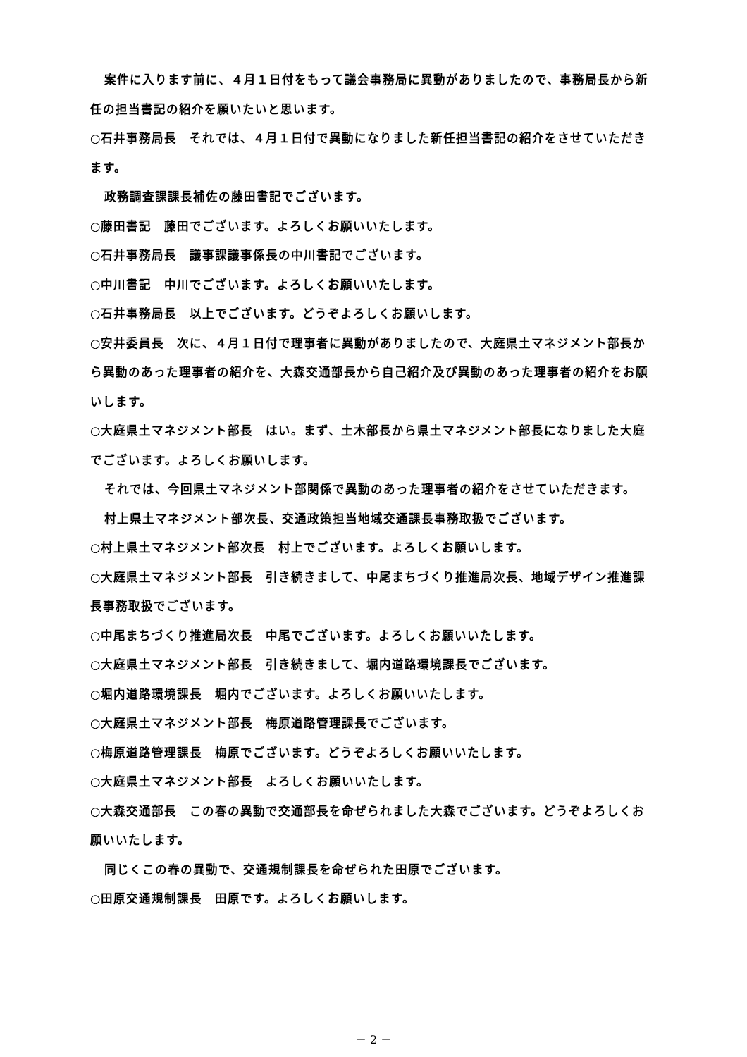案件に入ります前に、４月１日付をもって議会事務局に異動がありましたので、事務局長から新任の担当書記の紹介を願いたいと思います。
○石井事務局長　それでは、４月１日付で異動になりました新任担当書記の紹介をさせていただきます。
政務調査課課長補佐の藤田書記でございます。
○藤田書記　藤田でございます。よろしくお願いいたします。
○石井事務局長　議事課議事係長の中川書記でございます。
○中川書記　中川でございます。よろしくお願いいたします。
○石井事務局長　以上でございます。どうぞよろしくお願いします。
○安井委員長　次に、４月１日付で理事者に異動がありましたので、大庭県土マネジメント部長から異動のあった理事者の紹介を、大森交通部長から自己紹介及び異動のあった理事者の紹介をお願いします。
○大庭県土マネジメント部長　はい。まず、土木部長から県土マネジメント部長になりました大庭でございます。よろしくお願いします。
それでは、今回県土マネジメント部関係で異動のあった理事者の紹介をさせていただきます。
村上県土マネジメント部次長、交通政策担当地域交通課長事務取扱でございます。
○村上県土マネジメント部次長　村上でございます。よろしくお願いします。
○大庭県土マネジメント部長　引き続きまして、中尾まちづくり推進局次長、地域デザイン推進課長事務取扱でございます。
○中尾まちづくり推進局次長　中尾でございます。よろしくお願いいたします。
○大庭県土マネジメント部長　引き続きまして、堀内道路環境課長でございます。
○堀内道路環境課長　堀内でございます。よろしくお願いいたします。
○大庭県土マネジメント部長　梅原道路管理課長でございます。
○梅原道路管理課長　梅原でございます。どうぞよろしくお願いいたします。
○大庭県土マネジメント部長　よろしくお願いいたします。
○大森交通部長　この春の異動で交通部長を命ぜられました大森でございます。どうぞよろしくお願いいたします。
同じくこの春の異動で、交通規制課長を命ぜられた田原でございます。
○田原交通規制課長　田原です。よろしくお願いします。
－ 2 －